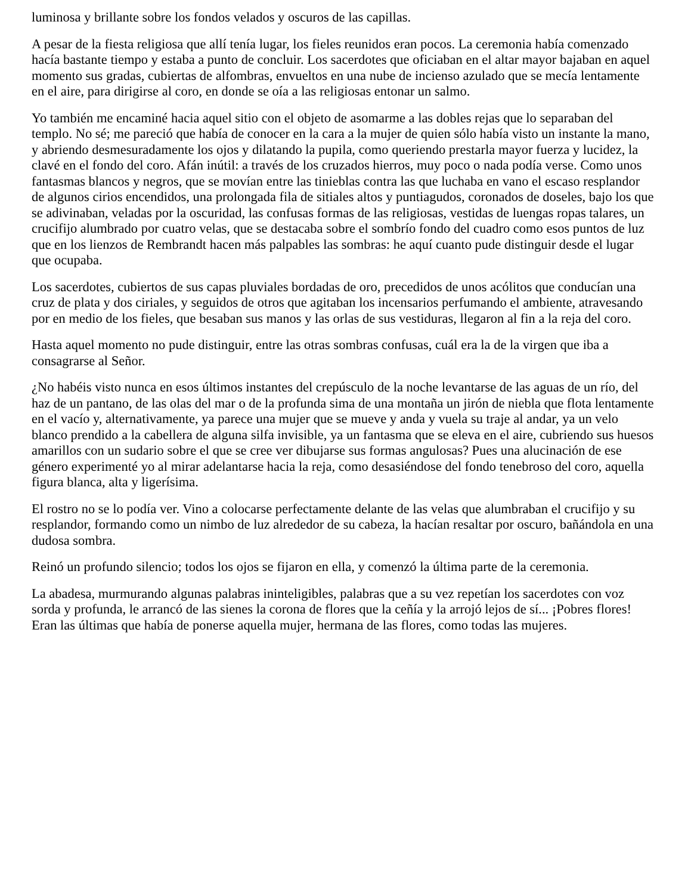luminosa y brillante sobre los fondos velados y oscuros de las capillas.
A pesar de la fiesta religiosa que allí tenía lugar, los fieles reunidos eran pocos. La ceremonia había comenzado hacía bastante tiempo y estaba a punto de concluir. Los sacerdotes que oficiaban en el altar mayor bajaban en aquel momento sus gradas, cubiertas de alfombras, envueltos en una nube de incienso azulado que se mecía lentamente en el aire, para dirigirse al coro, en donde se oía a las religiosas entonar un salmo.
Yo también me encaminé hacia aquel sitio con el objeto de asomarme a las dobles rejas que lo separaban del templo. No sé; me pareció que había de conocer en la cara a la mujer de quien sólo había visto un instante la mano, y abriendo desmesuradamente los ojos y dilatando la pupila, como queriendo prestarla mayor fuerza y lucidez, la clavé en el fondo del coro. Afán inútil: a través de los cruzados hierros, muy poco o nada podía verse. Como unos fantasmas blancos y negros, que se movían entre las tinieblas contra las que luchaba en vano el escaso resplandor de algunos cirios encendidos, una prolongada fila de sitiales altos y puntiagudos, coronados de doseles, bajo los que se adivinaban, veladas por la oscuridad, las confusas formas de las religiosas, vestidas de luengas ropas talares, un crucifijo alumbrado por cuatro velas, que se destacaba sobre el sombrío fondo del cuadro como esos puntos de luz que en los lienzos de Rembrandt hacen más palpables las sombras: he aquí cuanto pude distinguir desde el lugar que ocupaba.
Los sacerdotes, cubiertos de sus capas pluviales bordadas de oro, precedidos de unos acólitos que conducían una cruz de plata y dos ciriales, y seguidos de otros que agitaban los incensarios perfumando el ambiente, atravesando por en medio de los fieles, que besaban sus manos y las orlas de sus vestiduras, llegaron al fin a la reja del coro.
Hasta aquel momento no pude distinguir, entre las otras sombras confusas, cuál era la de la virgen que iba a consagrarse al Señor.
¿No habéis visto nunca en esos últimos instantes del crepúsculo de la noche levantarse de las aguas de un río, del haz de un pantano, de las olas del mar o de la profunda sima de una montaña un jirón de niebla que flota lentamente en el vacío y, alternativamente, ya parece una mujer que se mueve y anda y vuela su traje al andar, ya un velo blanco prendido a la cabellera de alguna silfa invisible, ya un fantasma que se eleva en el aire, cubriendo sus huesos amarillos con un sudario sobre el que se cree ver dibujarse sus formas angulosas? Pues una alucinación de ese género experimenté yo al mirar adelantarse hacia la reja, como desasiéndose del fondo tenebroso del coro, aquella figura blanca, alta y ligerísima.
El rostro no se lo podía ver. Vino a colocarse perfectamente delante de las velas que alumbraban el crucifijo y su resplandor, formando como un nimbo de luz alrededor de su cabeza, la hacían resaltar por oscuro, bañándola en una dudosa sombra.
Reinó un profundo silencio; todos los ojos se fijaron en ella, y comenzó la última parte de la ceremonia.
La abadesa, murmurando algunas palabras ininteligibles, palabras que a su vez repetían los sacerdotes con voz sorda y profunda, le arrancó de las sienes la corona de flores que la ceñía y la arrojó lejos de sí... ¡Pobres flores! Eran las últimas que había de ponerse aquella mujer, hermana de las flores, como todas las mujeres.